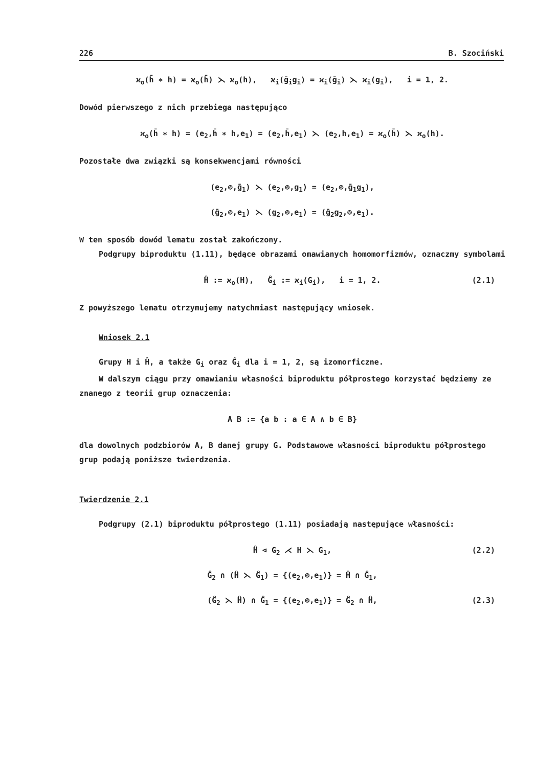226 B. Szociński
ϰ<sub>o</sub>(h̄ ∗ h) = ϰ<sub>o</sub>(h̄) ⋋ ϰ<sub>o</sub>(h), ϰ<sub>i</sub>(ḡ<sub>i</sub>g<sub>i</sub>) = ϰ<sub>i</sub>(ḡ<sub>i</sub>) ⋋ ϰ<sub>i</sub>(g<sub>i</sub>), i = 1, 2.
Dowód pierwszego z nich przebiega następująco
ϰ<sub>o</sub>(h̄ ∗ h) = (e<sub>2</sub>,h̄ ∗ h,e<sub>1</sub>) = (e<sub>2</sub>,h̄,e<sub>1</sub>) ⋋ (e<sub>2</sub>,h,e<sub>1</sub>) = ϰ<sub>o</sub>(h̄) ⋋ ϰ<sub>o</sub>(h).
Pozostałe dwa związki są konsekwencjami równości
(e<sub>2</sub>,⊚,ḡ<sub>1</sub>) ⋋ (e<sub>2</sub>,⊚,g<sub>1</sub>) = (e<sub>2</sub>,⊚,ḡ<sub>1</sub>g<sub>1</sub>),
(ḡ<sub>2</sub>,⊚,e<sub>1</sub>) ⋋ (g<sub>2</sub>,⊚,e<sub>1</sub>) = (ḡ<sub>2</sub>g<sub>2</sub>,⊚,e<sub>1</sub>).
W ten sposób dowód lematu został zakończony.
Podgrupy biproduktu (1.11), będące obrazami omawianych homomorfizmów, oznaczmy symbolami
Ĥ := ϰ<sub>o</sub>(H), Ĝ<sub>i</sub> := ϰ<sub>i</sub>(G<sub>i</sub>), i = 1, 2. (2.1)
Z powyższego lematu otrzymujemy natychmiast następujący wniosek.
Wniosek 2.1
Grupy H i Ĥ, a także G<sub>i</sub> oraz Ĝ<sub>i</sub> dla i = 1, 2, są izomorficzne.
W dalszym ciągu przy omawianiu własności biproduktu półprostego korzystać będziemy ze znanego z teorii grup oznaczenia:
A B := {a b : a ∈ A ∧ b ∈ B}
dla dowolnych podzbiorów A, B danej grupy G. Podstawowe własności biproduktu półprostego grup podają poniższe twierdzenia.
Twierdzenie 2.1
Podgrupy (2.1) biproduktu półprostego (1.11) posiadają następujące własności:
Ĥ ⊲ G<sub>2</sub> ⋌ H ⋋ G<sub>1</sub>, (2.2)
Ĝ<sub>2</sub> ∩ (Ĥ ⋋ Ĝ<sub>1</sub>) = {(e<sub>2</sub>,⊚,e<sub>1</sub>)} = Ĥ ∩ Ĝ<sub>1</sub>,
(Ĝ<sub>2</sub> ⋋ Ĥ) ∩ Ĝ<sub>1</sub> = {(e<sub>2</sub>,⊚,e<sub>1</sub>)} = Ĝ<sub>2</sub> ∩ Ĥ, (2.3)